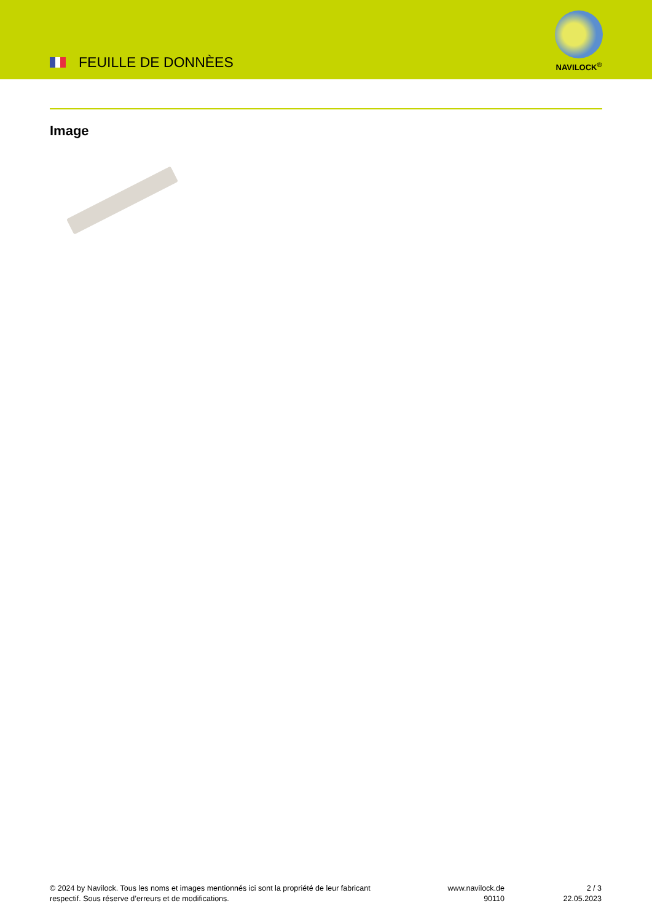FEUILLE DE DONNÈES
NAVILOCK<sup>®</sup>
Image
© 2024 by Navilock. Tous les noms et images mentionnés ici sont la propriété de leur fabricant respectif. Sous réserve d’erreurs et de modifications.
www.navilock.de
90110
2 / 3
22.05.2023